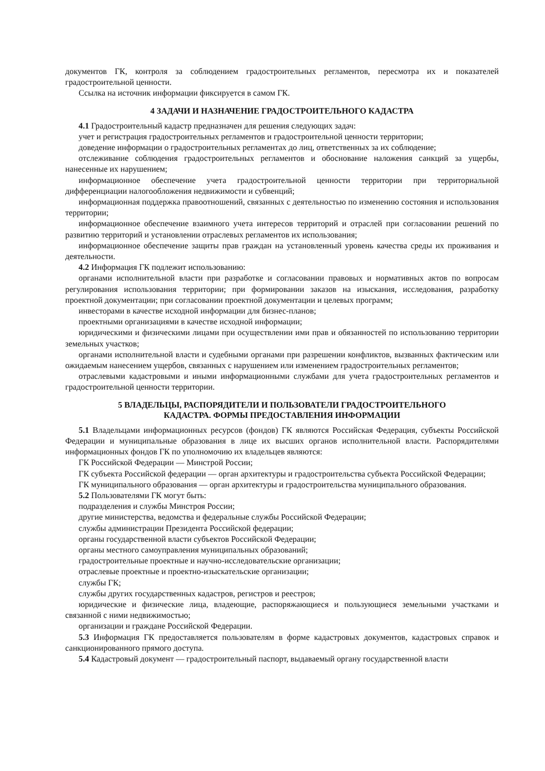документов ГК, контроля за соблюдением градостроительных регламентов, пересмотра их и показателей градостроительной ценности.
Ссылка на источник информации фиксируется в самом ГК.
4 ЗАДАЧИ И НАЗНАЧЕНИЕ ГРАДОСТРОИТЕЛЬНОГО КАДАСТРА
4.1 Градостроительный кадастр предназначен для решения следующих задач:
учет и регистрация градостроительных регламентов и градостроительной ценности территории;
доведение информации о градостроительных регламентах до лиц, ответственных за их соблюдение;
отслеживание соблюдения градостроительных регламентов и обоснование наложения санкций за ущербы, нанесенные их нарушением;
информационное обеспечение учета градостроительной ценности территории при территориальной дифференциации налогообложения недвижимости и субвенций;
информационная поддержка правоотношений, связанных с деятельностью по изменению состояния и использования территории;
информационное обеспечение взаимного учета интересов территорий и отраслей при согласовании решений по развитию территорий и установлении отраслевых регламентов их использования;
информационное обеспечение защиты прав граждан на установленный уровень качества среды их проживания и деятельности.
4.2 Информация ГК подлежит использованию:
органами исполнительной власти при разработке и согласовании правовых и нормативных актов по вопросам регулирования использования территории; при формировании заказов на изыскания, исследования, разработку проектной документации; при согласовании проектной документации и целевых программ;
инвесторами в качестве исходной информации для бизнес-планов;
проектными организациями в качестве исходной информации;
юридическими и физическими лицами при осуществлении ими прав и обязанностей по использованию территории земельных участков;
органами исполнительной власти и судебными органами при разрешении конфликтов, вызванных фактическим или ожидаемым нанесением ущербов, связанных с нарушением или изменением градостроительных регламентов;
отраслевыми кадастровыми и иными информационными службами для учета градостроительных регламентов и градостроительной ценности территории.
5 ВЛАДЕЛЬЦЫ, РАСПОРЯДИТЕЛИ И ПОЛЬЗОВАТЕЛИ ГРАДОСТРОИТЕЛЬНОГО
КАДАСТРА. ФОРМЫ ПРЕДОСТАВЛЕНИЯ ИНФОРМАЦИИ
5.1 Владельцами информационных ресурсов (фондов) ГК являются Российская Федерация, субъекты Российской Федерации и муниципальные образования в лице их высших органов исполнительной власти. Распорядителями информационных фондов ГК по уполномочию их владельцев являются:
ГК Российской Федерации — Минстрой России;
ГК субъекта Российской федерации — орган архитектуры и градостроительства субъекта Российской Федерации;
ГК муниципального образования — орган архитектуры и градостроительства муниципального образования.
5.2 Пользователями ГК могут быть:
подразделения и службы Минстроя России;
другие министерства, ведомства и федеральные службы Российской Федерации;
службы администрации Президента Российской федерации;
органы государственной власти субъектов Российской Федерации;
органы местного самоуправления муниципальных образований;
градостроительные проектные и научно-исследовательские организации;
отраслевые проектные и проектно-изыскательские организации;
службы ГК;
службы других государственных кадастров, регистров и реестров;
юридические и физические лица, владеющие, распоряжающиеся и пользующиеся земельными участками и связанной с ними недвижимостью;
организации и граждане Российской Федерации.
5.3 Информация ГК предоставляется пользователям в форме кадастровых документов, кадастровых справок и санкционированного прямого доступа.
5.4 Кадастровый документ — градостроительный паспорт, выдаваемый органу государственной власти